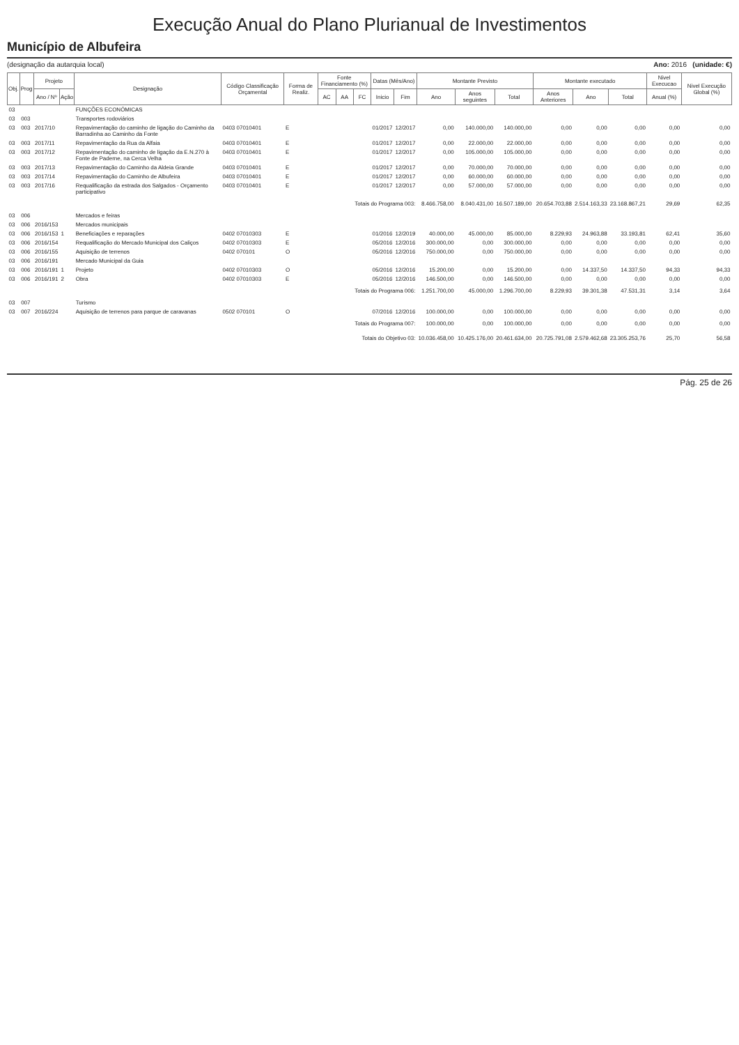Execução Anual do Plano Plurianual de Investimentos
Município de Albufeira
(designação da autarquia local) Ano: 2016 (unidade: €)
| Obj. | Prog | Projeto | | Designação | Código Classificação Orçamental | Forma de Realiz. | Fonte Financiamento (%) | | | Datas (Mês/Ano) | | Montante Previsto | | | Montante executado | | | Nivel Execucao | Nivel Execução Global (%) |
| --- | --- | --- | --- | --- | --- | --- | --- | --- | --- | --- | --- | --- | --- | --- | --- | --- | --- | --- | --- |
| | | Ano / Nº | Ação | | | | AC | AA | FC | Inicio | Fim | Ano | Anos seguintes | Total | Anos Anteriores | Ano | Total | Anual (%) | |
| 03 | | | | FUNÇÕES ECONÓMICAS | | | | | | | | | | | | | | | |
| 03 | 003 | | | Transportes rodoviários | | | | | | | | | | | | | | | |
| 03 | 003 | 2017/10 | | Repavimentação do caminho de ligação do Caminho da Barradinha ao Caminho da Fonte | 0403 07010401 | E | | | | 01/2017 | 12/2017 | 0,00 | 140.000,00 | 140.000,00 | 0,00 | 0,00 | 0,00 | 0,00 | 0,00 |
| 03 | 003 | 2017/11 | | Repavimentação da Rua da Alfaia | 0403 07010401 | E | | | | 01/2017 | 12/2017 | 0,00 | 22.000,00 | 22.000,00 | 0,00 | 0,00 | 0,00 | 0,00 | 0,00 |
| 03 | 003 | 2017/12 | | Repavimentação do caminho de ligação da E.N.270 à Fonte de Paderne, na Cerca Velha | 0403 07010401 | E | | | | 01/2017 | 12/2017 | 0,00 | 105.000,00 | 105.000,00 | 0,00 | 0,00 | 0,00 | 0,00 | 0,00 |
| 03 | 003 | 2017/13 | | Repavimentação do Caminho da Aldeia Grande | 0403 07010401 | E | | | | 01/2017 | 12/2017 | 0,00 | 70.000,00 | 70.000,00 | 0,00 | 0,00 | 0,00 | 0,00 | 0,00 |
| 03 | 003 | 2017/14 | | Repavimentação do Caminho de Albufeira | 0403 07010401 | E | | | | 01/2017 | 12/2017 | 0,00 | 60.000,00 | 60.000,00 | 0,00 | 0,00 | 0,00 | 0,00 | 0,00 |
| 03 | 003 | 2017/16 | | Requalificação da estrada dos Salgados - Orçamento participativo | 0403 07010401 | E | | | | 01/2017 | 12/2017 | 0,00 | 57.000,00 | 57.000,00 | 0,00 | 0,00 | 0,00 | 0,00 | 0,00 |
| Totais do Programa 003: | | | | | | | | | | | | 8.466.758,00 | 8.040.431,00 | 16.507.189,00 | 20.654.703,88 | 2.514.163,33 | 23.168.867,21 | 29,69 | 62,35 |
| 03 | 006 | | | Mercados e feiras | | | | | | | | | | | | | | | |
| 03 | 006 | 2016/153 | | Mercados municipais | | | | | | | | | | | | | | | |
| 03 | 006 | 2016/153 | 1 | Beneficiações e reparações | 0402 07010303 | E | | | | 01/2016 | 12/2019 | 40.000,00 | 45.000,00 | 85.000,00 | 8.229,93 | 24.963,88 | 33.193,81 | 62,41 | 35,60 |
| 03 | 006 | 2016/154 | | Requalificação do Mercado Municipal dos Caliços | 0402 07010303 | E | | | | 05/2016 | 12/2016 | 300.000,00 | 0,00 | 300.000,00 | 0,00 | 0,00 | 0,00 | 0,00 | 0,00 |
| 03 | 006 | 2016/155 | | Aquisição de terrenos | 0402 070101 | O | | | | 05/2016 | 12/2016 | 750.000,00 | 0,00 | 750.000,00 | 0,00 | 0,00 | 0,00 | 0,00 | 0,00 |
| 03 | 006 | 2016/191 | | Mercado Municipal da Guia | | | | | | | | | | | | | | | |
| 03 | 006 | 2016/191 | 1 | Projeto | 0402 07010303 | O | | | | 05/2016 | 12/2016 | 15.200,00 | 0,00 | 15.200,00 | 0,00 | 14.337,50 | 14.337,50 | 94,33 | 94,33 |
| 03 | 006 | 2016/191 | 2 | Obra | 0402 07010303 | E | | | | 05/2016 | 12/2016 | 146.500,00 | 0,00 | 146.500,00 | 0,00 | 0,00 | 0,00 | 0,00 | 0,00 |
| Totais do Programa 006: | | | | | | | | | | | | 1.251.700,00 | 45.000,00 | 1.296.700,00 | 8.229,93 | 39.301,38 | 47.531,31 | 3,14 | 3,64 |
| 03 | 007 | | | Turismo | | | | | | | | | | | | | | | |
| 03 | 007 | 2016/224 | | Aquisição de terrenos para parque de caravanas | 0502 070101 | O | | | | 07/2016 | 12/2016 | 100.000,00 | 0,00 | 100.000,00 | 0,00 | 0,00 | 0,00 | 0,00 | 0,00 |
| Totais do Programa 007: | | | | | | | | | | | | 100.000,00 | 0,00 | 100.000,00 | 0,00 | 0,00 | 0,00 | 0,00 | 0,00 |
| Totais do Objetivo 03: | | | | | | | | | | | | 10.036.458,00 | 10.425.176,00 | 20.461.634,00 | 20.725.791,08 | 2.579.462,68 | 23.305.253,76 | 25,70 | 56,58 |
Pág. 25 de 26